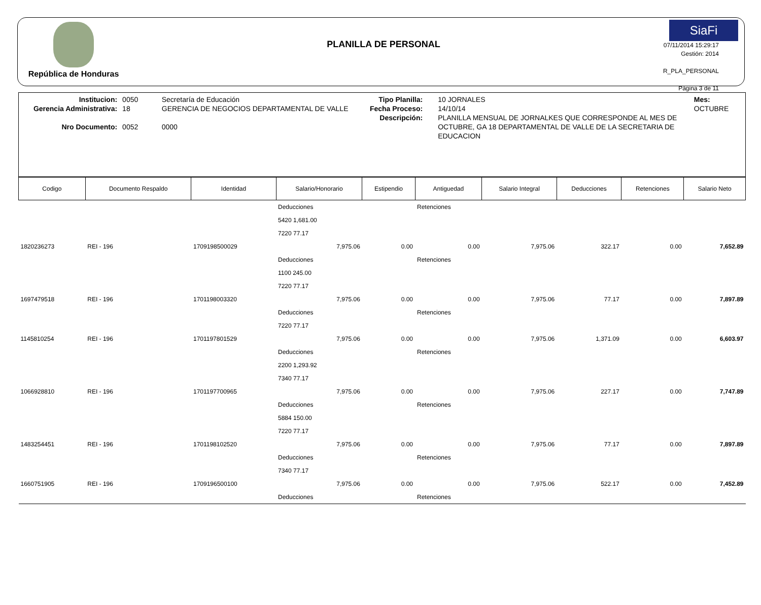República de Honduras
PLANILLA DE PERSONAL
SiaFi
07/11/2014 15:29:17
Gestión: 2014
R_PLA_PERSONAL
Página 3 de 11
Institucion:
Gerencia Administrativa:
Nro Documento:
0050
18
0052
Secretaría de Educación
GERENCIA DE NEGOCIOS DEPARTAMENTAL DE VALLE
0000
Tipo Planilla:
Fecha Proceso:
Descripción:
10 JORNALES
14/10/14
PLANILLA MENSUAL DE JORNALKES QUE CORRESPONDE AL MES DE OCTUBRE, GA 18 DEPARTAMENTAL DE VALLE DE LA SECRETARIA DE EDUCACION
Mes: OCTUBRE
| Codigo | Documento Respaldo | Identidad | Salario/Honorario | Estipendio | Antiguedad | Salario Integral | Deducciones | Retenciones | Salario Neto |
| --- | --- | --- | --- | --- | --- | --- | --- | --- | --- |
| | | | Deducciones | | Retenciones | | | | |
| | | | 5420 1,681.00 | | | | | | |
| | | | 7220 77.17 | | | | | | |
| 1820236273 | REI - 196 | 1709198500029 | 7,975.06 | 0.00 | 0.00 | 7,975.06 | 322.17 | 0.00 | 7,652.89 |
| | | | Deducciones | | Retenciones | | | | |
| | | | 1100 245.00 | | | | | | |
| | | | 7220 77.17 | | | | | | |
| 1697479518 | REI - 196 | 1701198003320 | 7,975.06 | 0.00 | 0.00 | 7,975.06 | 77.17 | 0.00 | 7,897.89 |
| | | | Deducciones | | Retenciones | | | | |
| | | | 7220 77.17 | | | | | | |
| 1145810254 | REI - 196 | 1701197801529 | 7,975.06 | 0.00 | 0.00 | 7,975.06 | 1,371.09 | 0.00 | 6,603.97 |
| | | | Deducciones | | Retenciones | | | | |
| | | | 2200 1,293.92 | | | | | | |
| | | | 7340 77.17 | | | | | | |
| 1066928810 | REI - 196 | 1701197700965 | 7,975.06 | 0.00 | 0.00 | 7,975.06 | 227.17 | 0.00 | 7,747.89 |
| | | | Deducciones | | Retenciones | | | | |
| | | | 5884 150.00 | | | | | | |
| | | | 7220 77.17 | | | | | | |
| 1483254451 | REI - 196 | 1701198102520 | 7,975.06 | 0.00 | 0.00 | 7,975.06 | 77.17 | 0.00 | 7,897.89 |
| | | | Deducciones | | Retenciones | | | | |
| | | | 7340 77.17 | | | | | | |
| 1660751905 | REI - 196 | 1709196500100 | 7,975.06 | 0.00 | 0.00 | 7,975.06 | 522.17 | 0.00 | 7,452.89 |
| | | | Deducciones | | Retenciones | | | | |